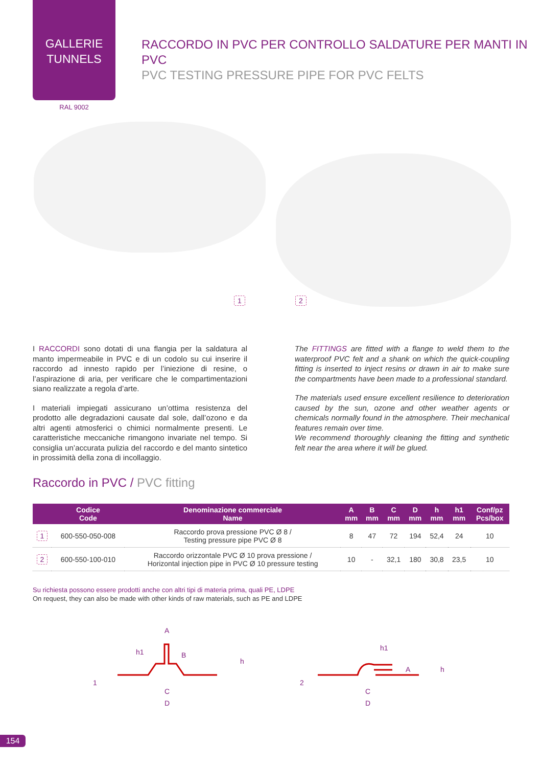GALLERIE
TUNNELS
RACCORDO IN PVC PER CONTROLLO SALDATURE PER MANTI IN PVC
PVC TESTING PRESSURE PIPE FOR PVC FELTS
RAL 9002
1 2
I RACCORDI sono dotati di una flangia per la saldatura al manto impermeabile in PVC e di un codolo su cui inserire il raccordo ad innesto rapido per l’iniezione di resine, o l’aspirazione di aria, per verificare che le compartimentazioni siano realizzate a regola d’arte.
I materiali impiegati assicurano un’ottima resistenza del prodotto alle degradazioni causate dal sole, dall’ozono e da altri agenti atmosferici o chimici normalmente presenti. Le caratteristiche meccaniche rimangono invariate nel tempo. Si consiglia un’accurata pulizia del raccordo e del manto sintetico in prossimità della zona di incollaggio.
The FITTINGS are fitted with a flange to weld them to the waterproof PVC felt and a shank on which the quick-coupling fitting is inserted to inject resins or drawn in air to make sure the compartments have been made to a professional standard.
The materials used ensure excellent resilience to deterioration caused by the sun, ozone and other weather agents or chemicals normally found in the atmosphere. Their mechanical features remain over time.
We recommend thoroughly cleaning the fitting and synthetic felt near the area where it will be glued.
Raccordo in PVC / PVC fitting
| | Codice Code | Denominazione commerciale Name | A mm | B mm | C mm | D mm | h mm | h1 mm | Conf/pz Pcs/box |
| --- | --- | --- | --- | --- | --- | --- | --- | --- | --- |
| 1 | 600-550-050-008 | Raccordo prova pressione PVC Ø 8 / Testing pressure pipe PVC Ø 8 | 8 | 47 | 72 | 194 | 52,4 | 24 | 10 |
| 2 | 600-550-100-010 | Raccordo orizzontale PVC Ø 10 prova pressione / Horizontal injection pipe in PVC Ø 10 pressure testing | 10 | - | 32,1 | 180 | 30,8 | 23,5 | 10 |
Su richiesta possono essere prodotti anche con altri tipi di materia prima, quali PE, LDPE
On request, they can also be made with other kinds of raw materials, such as PE and LDPE
1
A
h1
B
h
C
D
2
h1
A
h
C
D
154